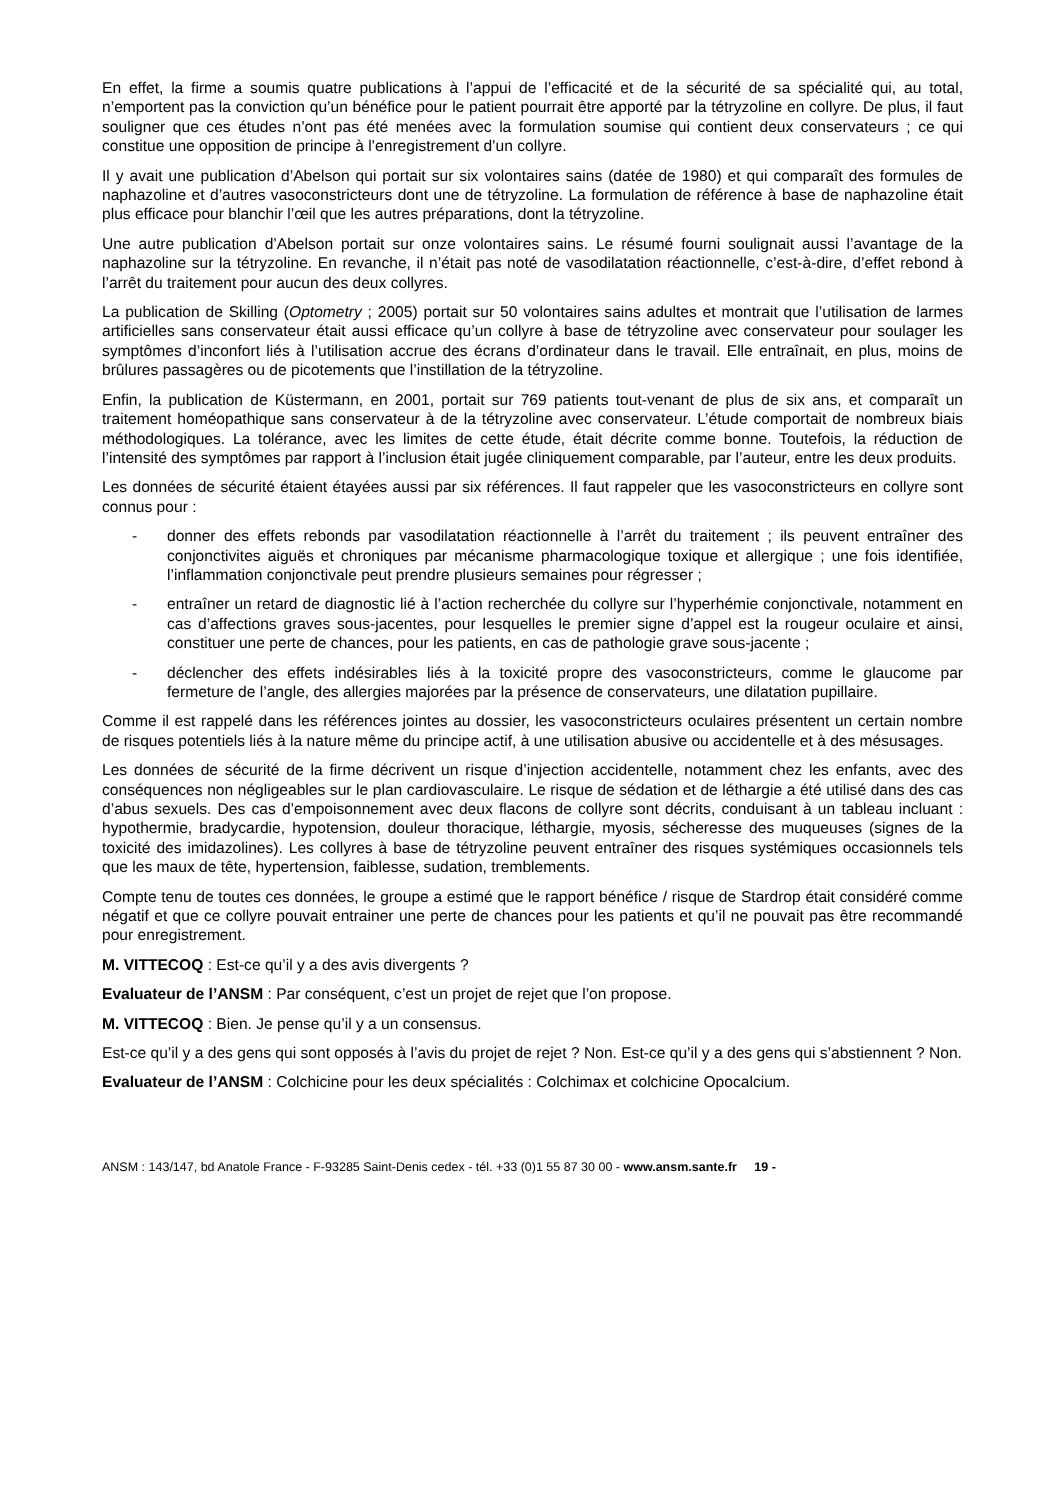En effet, la firme a soumis quatre publications à l’appui de l’efficacité et de la sécurité de sa spécialité qui, au total, n’emportent pas la conviction qu’un bénéfice pour le patient pourrait être apporté par la tétryzoline en collyre. De plus, il faut souligner que ces études n’ont pas été menées avec la formulation soumise qui contient deux conservateurs ; ce qui constitue une opposition de principe à l’enregistrement d’un collyre.
Il y avait une publication d’Abelson qui portait sur six volontaires sains (datée de 1980) et qui comparaît des formules de naphazoline et d’autres vasoconstricteurs dont une de tétryzoline. La formulation de référence à base de naphazoline était plus efficace pour blanchir l’œil que les autres préparations, dont la tétryzoline.
Une autre publication d’Abelson portait sur onze volontaires sains. Le résumé fourni soulignait aussi l’avantage de la naphazoline sur la tétryzoline. En revanche, il n’était pas noté de vasodilatation réactionnelle, c’est-à-dire, d’effet rebond à l’arrêt du traitement pour aucun des deux collyres.
La publication de Skilling (Optometry ; 2005) portait sur 50 volontaires sains adultes et montrait que l’utilisation de larmes artificielles sans conservateur était aussi efficace qu’un collyre à base de tétryzoline avec conservateur pour soulager les symptômes d’inconfort liés à l’utilisation accrue des écrans d’ordinateur dans le travail. Elle entraînait, en plus, moins de brûlures passagères ou de picotements que l’instillation de la tétryzoline.
Enfin, la publication de Küstermann, en 2001, portait sur 769 patients tout-venant de plus de six ans, et comparaît un traitement homéopathique sans conservateur à de la tétryzoline avec conservateur. L’étude comportait de nombreux biais méthodologiques. La tolérance, avec les limites de cette étude, était décrite comme bonne. Toutefois, la réduction de l’intensité des symptômes par rapport à l’inclusion était jugée cliniquement comparable, par l’auteur, entre les deux produits.
Les données de sécurité étaient étayées aussi par six références. Il faut rappeler que les vasoconstricteurs en collyre sont connus pour :
- donner des effets rebonds par vasodilatation réactionnelle à l’arrêt du traitement ; ils peuvent entraîner des conjonctivites aiguës et chroniques par mécanisme pharmacologique toxique et allergique ; une fois identifiée, l’inflammation conjonctivale peut prendre plusieurs semaines pour régresser ;
- entraîner un retard de diagnostic lié à l’action recherchée du collyre sur l’hyperhémie conjonctivale, notamment en cas d’affections graves sous-jacentes, pour lesquelles le premier signe d’appel est la rougeur oculaire et ainsi, constituer une perte de chances, pour les patients, en cas de pathologie grave sous-jacente ;
- déclencher des effets indésirables liés à la toxicité propre des vasoconstricteurs, comme le glaucome par fermeture de l’angle, des allergies majorées par la présence de conservateurs, une dilatation pupillaire.
Comme il est rappelé dans les références jointes au dossier, les vasoconstricteurs oculaires présentent un certain nombre de risques potentiels liés à la nature même du principe actif, à une utilisation abusive ou accidentelle et à des mésusages.
Les données de sécurité de la firme décrivent un risque d’injection accidentelle, notamment chez les enfants, avec des conséquences non négligeables sur le plan cardiovasculaire. Le risque de sédation et de léthargie a été utilisé dans des cas d’abus sexuels. Des cas d’empoisonnement avec deux flacons de collyre sont décrits, conduisant à un tableau incluant : hypothermie, bradycardie, hypotension, douleur thoracique, léthargie, myosis, sécheresse des muqueuses (signes de la toxicité des imidazolines). Les collyres à base de tétryzoline peuvent entraîner des risques systémiques occasionnels tels que les maux de tête, hypertension, faiblesse, sudation, tremblements.
Compte tenu de toutes ces données, le groupe a estimé que le rapport bénéfice / risque de Stardrop était considéré comme négatif et que ce collyre pouvait entrainer une perte de chances pour les patients et qu’il ne pouvait pas être recommandé pour enregistrement.
M. VITTECOQ : Est-ce qu’il y a des avis divergents ?
Evaluateur de l’ANSM : Par conséquent, c’est un projet de rejet que l’on propose.
M. VITTECOQ : Bien. Je pense qu’il y a un consensus.
Est-ce qu’il y a des gens qui sont opposés à l’avis du projet de rejet ? Non. Est-ce qu’il y a des gens qui s’abstiennent ? Non.
Evaluateur de l’ANSM : Colchicine pour les deux spécialités : Colchimax et colchicine Opocalcium.
ANSM : 143/147, bd Anatole France - F-93285 Saint-Denis cedex - tél. +33 (0)1 55 87 30 00 - www.ansm.sante.fr 19 -